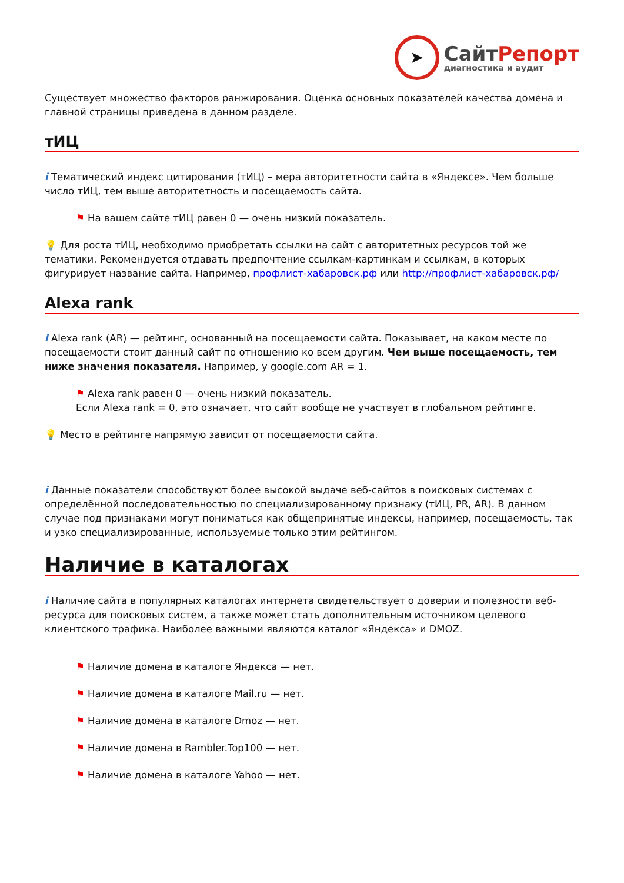➤
СайтРепорт
диагностика и аудит
Существует множество факторов ранжирования. Оценка основных показателей качества домена и главной страницы приведена в данном разделе.
тИЦ
i Тематический индекс цитирования (тИЦ) – мера авторитетности сайта в «Яндексе». Чем больше число тИЦ, тем выше авторитетность и посещаемость сайта.
⚑ На вашем сайте тИЦ равен 0 — очень низкий показатель.
💡 Для роста тИЦ, необходимо приобретать ссылки на сайт с авторитетных ресурсов той же тематики. Рекомендуется отдавать предпочтение ссылкам-картинкам и ссылкам, в которых фигурирует название сайта. Например, профлист-хабаровск.рф или http://профлист-хабаровск.рф/
Alexa rank
i Alexa rank (AR) — рейтинг, основанный на посещаемости сайта. Показывает, на каком месте по посещаемости стоит данный сайт по отношению ко всем другим. Чем выше посещаемость, тем ниже значения показателя. Например, у google.com AR = 1.
⚑ Alexa rank равен 0 — очень низкий показатель.
Если Alexa rank = 0, это означает, что сайт вообще не участвует в глобальном рейтинге.
💡 Место в рейтинге напрямую зависит от посещаемости сайта.
i Данные показатели способствуют более высокой выдаче веб-сайтов в поисковых системах с определённой последовательностью по специализированному признаку (тИЦ, PR, AR). В данном случае под признаками могут пониматься как общепринятые индексы, например, посещаемость, так и узко специализированные, используемые только этим рейтингом.
Наличие в каталогах
i Наличие сайта в популярных каталогах интернета свидетельствует о доверии и полезности веб-ресурса для поисковых систем, а также может стать дополнительным источником целевого клиентского трафика. Наиболее важными являются каталог «Яндекса» и DMOZ.
⚑ Наличие домена в каталоге Яндекса — нет.
⚑ Наличие домена в каталоге Mail.ru — нет.
⚑ Наличие домена в каталоге Dmoz — нет.
⚑ Наличие домена в Rambler.Top100 — нет.
⚑ Наличие домена в каталоге Yahoo — нет.